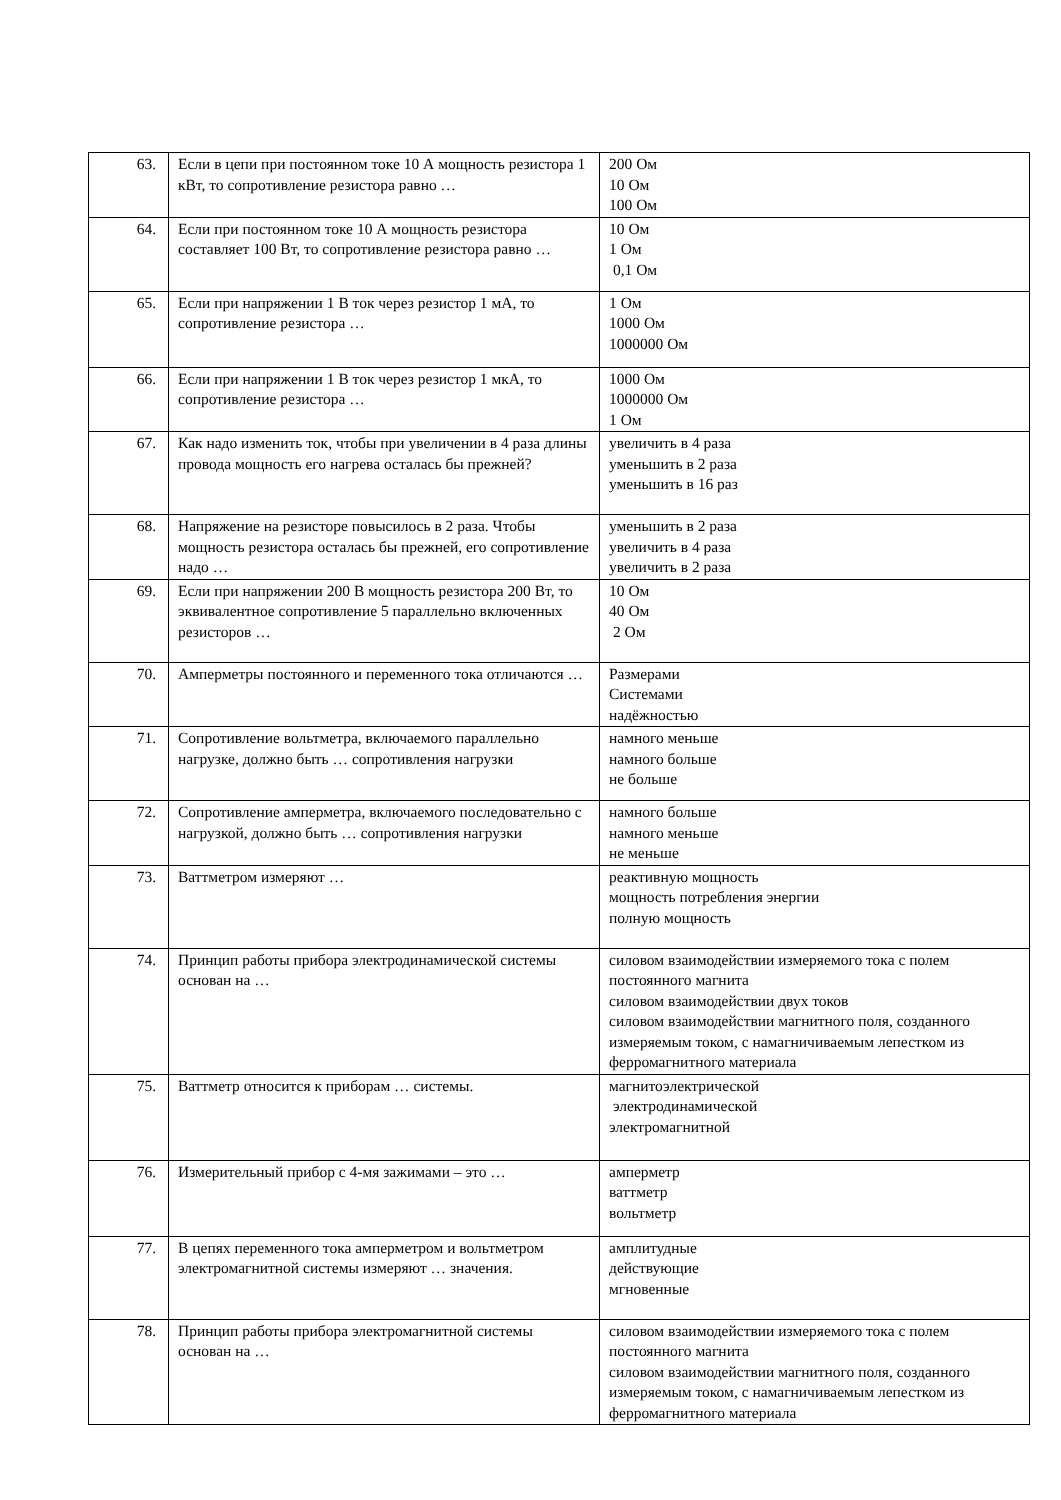| 63. | Если в цепи при постоянном токе 10 А мощность резистора 1 кВт, то сопротивление резистора равно … | 200 Ом 10 Ом 100 Ом |
| 64. | Если при постоянном токе 10 А мощность резистора составляет 100 Вт, то сопротивление резистора равно … | 10 Ом 1 Ом 0,1 Ом |
| 65. | Если при напряжении 1 В ток через резистор 1 мА, то сопротивление резистора … | 1 Ом 1000 Ом 1000000 Ом |
| 66. | Если при напряжении 1 В ток через резистор 1 мкА, то сопротивление резистора … | 1000 Ом 1000000 Ом 1 Ом |
| 67. | Как надо изменить ток, чтобы при увеличении в 4 раза длины провода мощность его нагрева осталась бы прежней? | увеличить в 4 раза уменьшить в 2 раза уменьшить в 16 раз |
| 68. | Напряжение на резисторе повысилось в 2 раза. Чтобы мощность резистора осталась бы прежней, его сопротивление надо … | уменьшить в 2 раза увеличить в 4 раза увеличить в 2 раза |
| 69. | Если при напряжении 200 В мощность резистора 200 Вт, то эквивалентное сопротивление 5 параллельно включенных резисторов … | 10 Ом 40 Ом 2 Ом |
| 70. | Амперметры постоянного и переменного тока отличаются … | Размерами Системами надёжностью |
| 71. | Сопротивление вольтметра, включаемого параллельно нагрузке, должно быть … сопротивления нагрузки | намного меньше намного больше не больше |
| 72. | Сопротивление амперметра, включаемого последовательно с нагрузкой, должно быть … сопротивления нагрузки | намного больше намного меньше не меньше |
| 73. | Ваттметром измеряют … | реактивную мощность мощность потребления энергии полную мощность |
| 74. | Принцип работы прибора электродинамической системы основан на … | силовом взаимодействии измеряемого тока с полем постоянного магнита силовом взаимодействии двух токов силовом взаимодействии магнитного поля, созданного измеряемым током, с намагничиваемым лепестком из ферромагнитного материала |
| 75. | Ваттметр относится к приборам … системы. | магнитоэлектрической электродинамической электромагнитной |
| 76. | Измерительный прибор с 4-мя зажимами – это … | амперметр ваттметр вольтметр |
| 77. | В цепях переменного тока амперметром и вольтметром электромагнитной системы измеряют … значения. | амплитудные действующие мгновенные |
| 78. | Принцип работы прибора электромагнитной системы основан на … | силовом взаимодействии измеряемого тока с полем постоянного магнита силовом взаимодействии магнитного поля, созданного измеряемым током, с намагничиваемым лепестком из ферромагнитного материала |